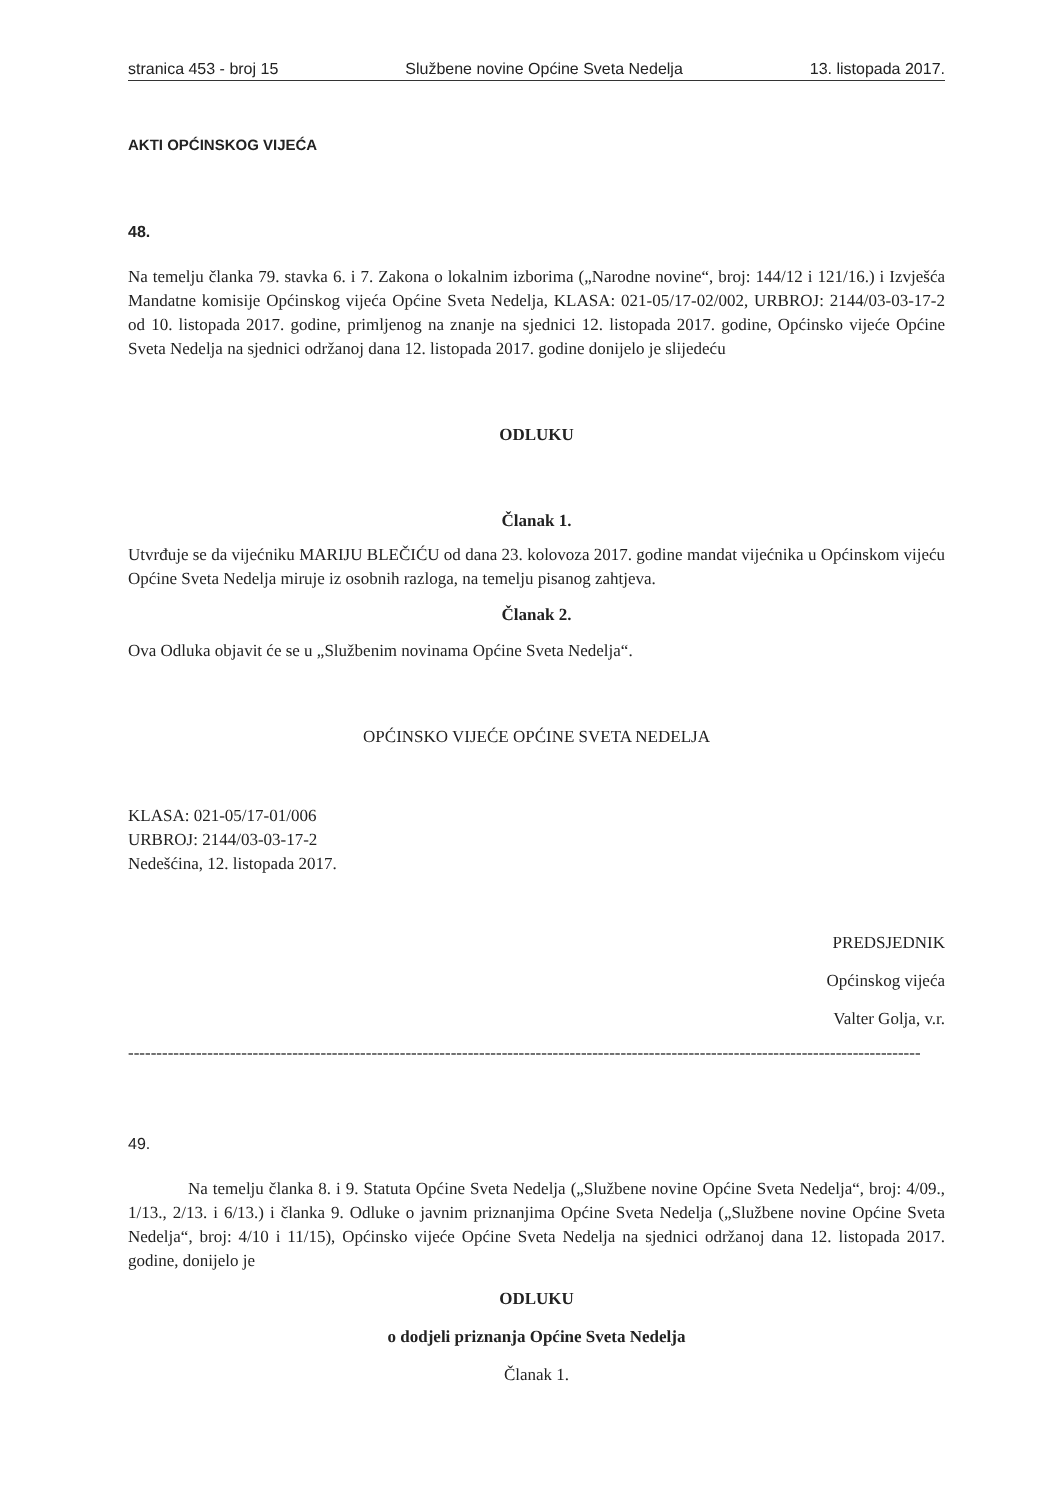stranica 453 - broj 15 Službene novine Općine Sveta Nedelja 13. listopada 2017.
AKTI OPĆINSKOG VIJEĆA
48.
Na temelju članka 79. stavka 6. i 7. Zakona o lokalnim izborima („Narodne novine“, broj: 144/12 i 121/16.) i Izvješća Mandatne komisije Općinskog vijeća Općine Sveta Nedelja, KLASA: 021-05/17-02/002, URBROJ: 2144/03-03-17-2 od 10. listopada 2017. godine, primljenog na znanje na sjednici 12. listopada 2017. godine, Općinsko vijeće Općine Sveta Nedelja na sjednici održanoj dana 12. listopada 2017. godine donijelo je slijedeću
ODLUKU
Članak 1.
Utvrđuje se da vijećniku MARIJU BLEČIĆU od dana 23. kolovoza 2017. godine mandat vijećnika u Općinskom vijeću Općine Sveta Nedelja miruje iz osobnih razloga, na temelju pisanog zahtjeva.
Članak 2.
Ova Odluka objavit će se u „Službenim novinama Općine Sveta Nedelja“.
OPĆINSKO VIJEĆE OPĆINE SVETA NEDELJA
KLASA: 021-05/17-01/006
URBROJ: 2144/03-03-17-2
Nedešćina, 12. listopada 2017.
PREDSJEDNIK
Općinskog vijeća
Valter Golja, v.r.
--------------------------------------------------------------------------------------------------------------------------------------------
49.
Na temelju članka 8. i 9. Statuta Općine Sveta Nedelja („Službene novine Općine Sveta Nedelja“, broj: 4/09., 1/13., 2/13. i 6/13.) i članka 9. Odluke o javnim priznanjima Općine Sveta Nedelja („Službene novine Općine Sveta Nedelja“, broj: 4/10 i 11/15), Općinsko vijeće Općine Sveta Nedelja na sjednici održanoj dana 12. listopada 2017. godine, donijelo je
ODLUKU
o dodjeli priznanja Općine Sveta Nedelja
Članak 1.